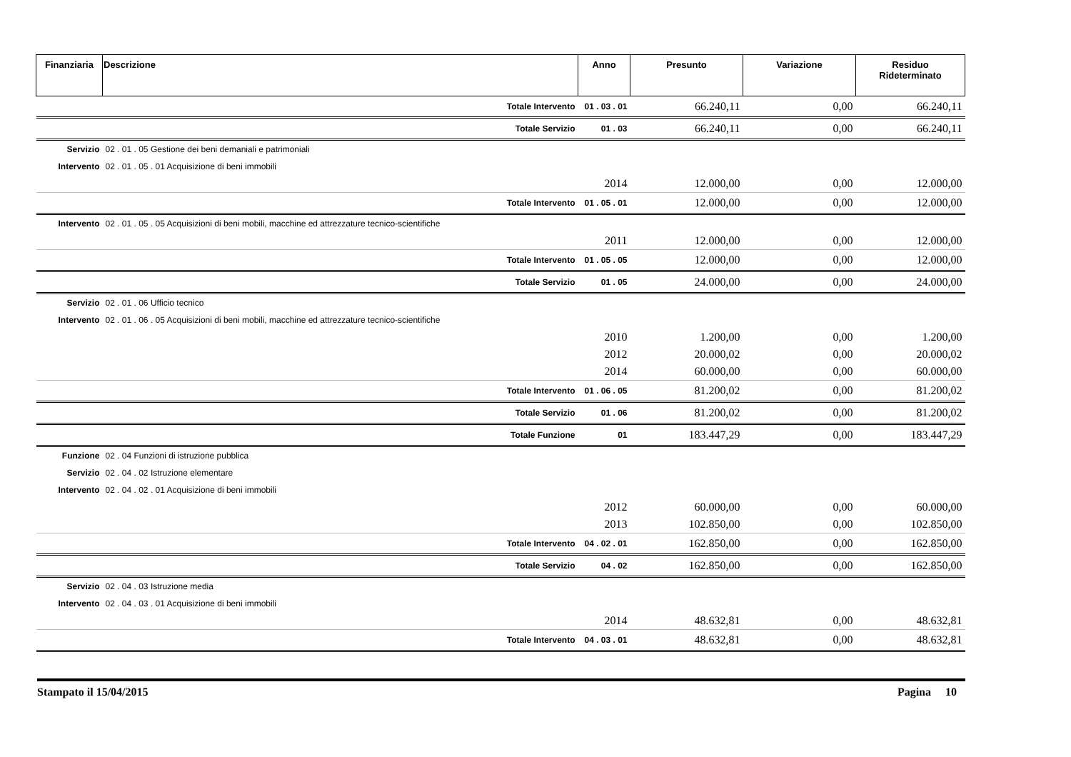| Finanziaria | Descrizione | Anno | Presunto | Variazione | Residuo Rideterminato |
| --- | --- | --- | --- | --- | --- |
| | Totale Intervento | 01 . 03 . 01 | 66.240,11 | 0,00 | 66.240,11 |
| | Totale Servizio | 01 . 03 | 66.240,11 | 0,00 | 66.240,11 |
| Servizio | 02 . 01 . 05 Gestione dei beni demaniali e patrimoniali | | | | |
| Intervento | 02 . 01 . 05 . 01 Acquisizione di beni immobili | | | | |
| | | 2014 | 12.000,00 | 0,00 | 12.000,00 |
| | Totale Intervento | 01 . 05 . 01 | 12.000,00 | 0,00 | 12.000,00 |
| Intervento | 02 . 01 . 05 . 05 Acquisizioni di beni mobili, macchine ed attrezzature tecnico-scientifiche | | | | |
| | | 2011 | 12.000,00 | 0,00 | 12.000,00 |
| | Totale Intervento | 01 . 05 . 05 | 12.000,00 | 0,00 | 12.000,00 |
| | Totale Servizio | 01 . 05 | 24.000,00 | 0,00 | 24.000,00 |
| Servizio | 02 . 01 . 06 Ufficio tecnico | | | | |
| Intervento | 02 . 01 . 06 . 05 Acquisizioni di beni mobili, macchine ed attrezzature tecnico-scientifiche | | | | |
| | | 2010 | 1.200,00 | 0,00 | 1.200,00 |
| | | 2012 | 20.000,02 | 0,00 | 20.000,02 |
| | | 2014 | 60.000,00 | 0,00 | 60.000,00 |
| | Totale Intervento | 01 . 06 . 05 | 81.200,02 | 0,00 | 81.200,02 |
| | Totale Servizio | 01 . 06 | 81.200,02 | 0,00 | 81.200,02 |
| | Totale Funzione | 01 | 183.447,29 | 0,00 | 183.447,29 |
| Funzione | 02 . 04 Funzioni di istruzione pubblica | | | | |
| Servizio | 02 . 04 . 02 Istruzione elementare | | | | |
| Intervento | 02 . 04 . 02 . 01 Acquisizione di beni immobili | | | | |
| | | 2012 | 60.000,00 | 0,00 | 60.000,00 |
| | | 2013 | 102.850,00 | 0,00 | 102.850,00 |
| | Totale Intervento | 04 . 02 . 01 | 162.850,00 | 0,00 | 162.850,00 |
| | Totale Servizio | 04 . 02 | 162.850,00 | 0,00 | 162.850,00 |
| Servizio | 02 . 04 . 03 Istruzione media | | | | |
| Intervento | 02 . 04 . 03 . 01 Acquisizione di beni immobili | | | | |
| | | 2014 | 48.632,81 | 0,00 | 48.632,81 |
| | Totale Intervento | 04 . 03 . 01 | 48.632,81 | 0,00 | 48.632,81 |
Stampato il 15/04/2015 Pagina 10